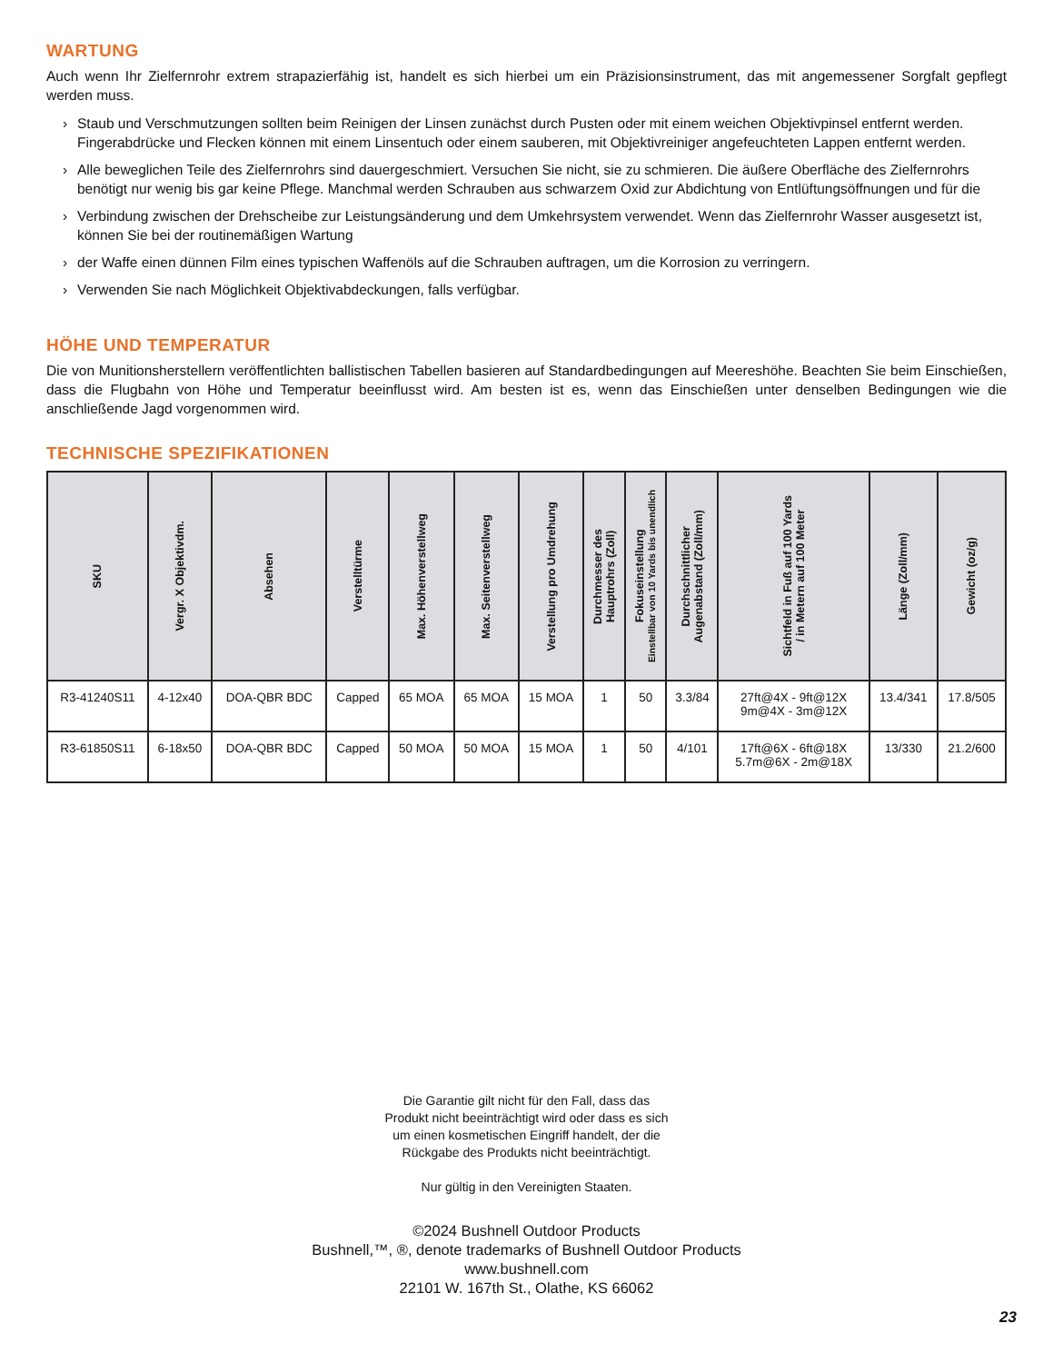WARTUNG
Auch wenn Ihr Zielfernrohr extrem strapazierfähig ist, handelt es sich hierbei um ein Präzisionsinstrument, das mit angemessener Sorgfalt gepflegt werden muss.
› Staub und Verschmutzungen sollten beim Reinigen der Linsen zunächst durch Pusten oder mit einem weichen Objektivpinsel entfernt werden. Fingerabdrücke und Flecken können mit einem Linsentuch oder einem sauberen, mit Objektivreiniger angefeuchteten Lappen entfernt werden.
› Alle beweglichen Teile des Zielfernrohrs sind dauergeschmiert. Versuchen Sie nicht, sie zu schmieren. Die äußere Oberfläche des Zielfernrohrs benötigt nur wenig bis gar keine Pflege. Manchmal werden Schrauben aus schwarzem Oxid zur Abdichtung von Entlüftungsöffnungen und für die
› Verbindung zwischen der Drehscheibe zur Leistungsänderung und dem Umkehrsystem verwendet. Wenn das Zielfernrohr Wasser ausgesetzt ist, können Sie bei der routinemäßigen Wartung
› der Waffe einen dünnen Film eines typischen Waffenöls auf die Schrauben auftragen, um die Korrosion zu verringern.
› Verwenden Sie nach Möglichkeit Objektivabdeckungen, falls verfügbar.
HÖHE UND TEMPERATUR
Die von Munitionsherstellern veröffentlichten ballistischen Tabellen basieren auf Standardbedingungen auf Meereshöhe. Beachten Sie beim Einschießen, dass die Flugbahn von Höhe und Temperatur beeinflusst wird. Am besten ist es, wenn das Einschießen unter denselben Bedingungen wie die anschließende Jagd vorgenommen wird.
TECHNISCHE SPEZIFIKATIONEN
| SKU | Vergr. X Objektivdm. | Absehen | Verstelltürme | Max. Höhenverstellweg | Max. Seitenverstellweg | Verstellung pro Umdrehung | Durchmesser des Hauptrohrs (Zoll) | Fokuseinstellung Einstellbar von 10 Yards bis unendlich | Durchschnittlicher Augenabstand (Zoll/mm) | Sichtfeld in Fuß auf 100 Yards / in Metern auf 100 Meter | Länge (Zoll/mm) | Gewicht (oz/g) |
| --- | --- | --- | --- | --- | --- | --- | --- | --- | --- | --- | --- | --- |
| R3-41240S11 | 4-12x40 | DOA-QBR BDC | Capped | 65 MOA | 65 MOA | 15 MOA | 1 | 50 | 3.3/84 | 27ft@4X - 9ft@12X 9m@4X - 3m@12X | 13.4/341 | 17.8/505 |
| R3-61850S11 | 6-18x50 | DOA-QBR BDC | Capped | 50 MOA | 50 MOA | 15 MOA | 1 | 50 | 4/101 | 17ft@6X - 6ft@18X 5.7m@6X - 2m@18X | 13/330 | 21.2/600 |
Die Garantie gilt nicht für den Fall, dass das
Produkt nicht beeinträchtigt wird oder dass es sich
um einen kosmetischen Eingriff handelt, der die
Rückgabe des Produkts nicht beeinträchtigt.
Nur gültig in den Vereinigten Staaten.
©2024 Bushnell Outdoor Products
Bushnell,™, ®, denote trademarks of Bushnell Outdoor Products
www.bushnell.com
22101 W. 167th St., Olathe, KS 66062
23